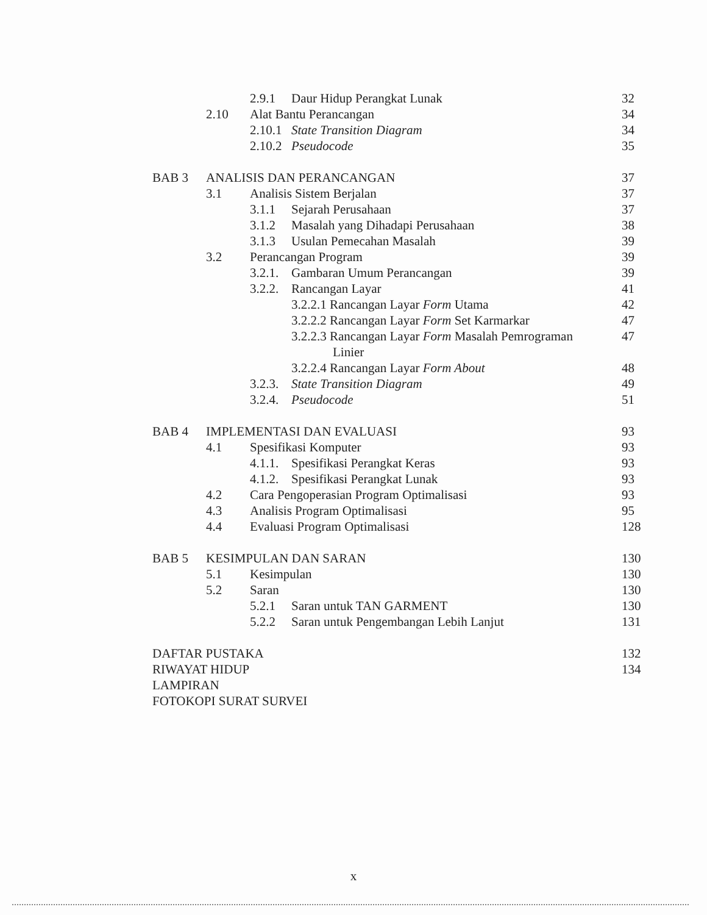2.9.1 Daur Hidup Perangkat Lunak 32
2.10 Alat Bantu Perancangan 34
2.10.1 State Transition Diagram 34
2.10.2 Pseudocode 35
BAB 3 ANALISIS DAN PERANCANGAN 37
3.1 Analisis Sistem Berjalan 37
3.1.1 Sejarah Perusahaan 37
3.1.2 Masalah yang Dihadapi Perusahaan 38
3.1.3 Usulan Pemecahan Masalah 39
3.2 Perancangan Program 39
3.2.1. Gambaran Umum Perancangan 39
3.2.2. Rancangan Layar 41
3.2.2.1 Rancangan Layar Form Utama 42
3.2.2.2 Rancangan Layar Form Set Karmarkar 47
3.2.2.3 Rancangan Layar Form Masalah Pemrograman 47
Linier
3.2.2.4 Rancangan Layar Form About 48
3.2.3. State Transition Diagram 49
3.2.4. Pseudocode 51
BAB 4 IMPLEMENTASI DAN EVALUASI 93
4.1 Spesifikasi Komputer 93
4.1.1. Spesifikasi Perangkat Keras 93
4.1.2. Spesifikasi Perangkat Lunak 93
4.2 Cara Pengoperasian Program Optimalisasi 93
4.3 Analisis Program Optimalisasi 95
4.4 Evaluasi Program Optimalisasi 128
BAB 5 KESIMPULAN DAN SARAN 130
5.1 Kesimpulan 130
5.2 Saran 130
5.2.1 Saran untuk TAN GARMENT 130
5.2.2 Saran untuk Pengembangan Lebih Lanjut 131
DAFTAR PUSTAKA 132
RIWAYAT HIDUP 134
LAMPIRAN
FOTOKOPI SURAT SURVEI
x